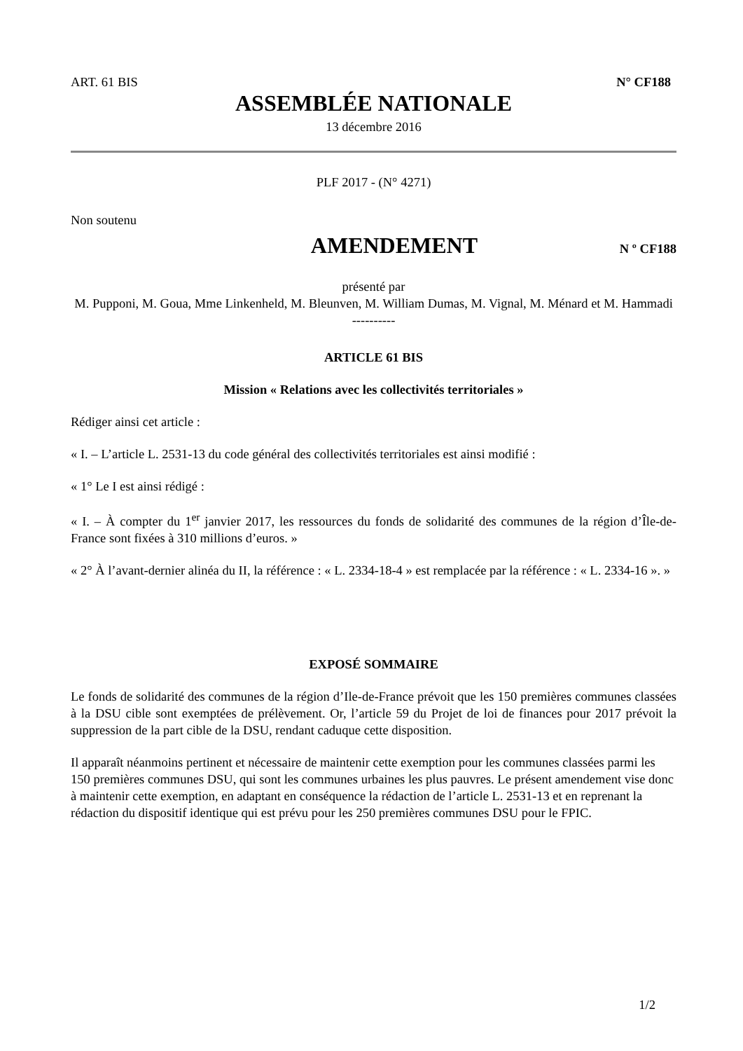ART. 61 BIS N° CF188
ASSEMBLÉE NATIONALE
13 décembre 2016
PLF 2017 - (N° 4271)
Non soutenu
AMENDEMENT
N º CF188
présenté par
M. Pupponi, M. Goua, Mme Linkenheld, M. Bleunven, M. William Dumas, M. Vignal, M. Ménard et M. Hammadi
----------
ARTICLE 61 BIS
Mission « Relations avec les collectivités territoriales »
Rédiger ainsi cet article :
« I. – L’article L. 2531-13 du code général des collectivités territoriales est ainsi modifié :
« 1° Le I est ainsi rédigé :
« I. – À compter du 1<sup>er</sup> janvier 2017, les ressources du fonds de solidarité des communes de la région d’Île-de-France sont fixées à 310 millions d’euros. »
« 2° À l’avant-dernier alinéa du II, la référence : « L. 2334-18-4 » est remplacée par la référence : « L. 2334-16 ». »
EXPOSÉ SOMMAIRE
Le fonds de solidarité des communes de la région d’Ile-de-France prévoit que les 150 premières communes classées à la DSU cible sont exemptées de prélèvement. Or, l’article 59 du Projet de loi de finances pour 2017 prévoit la suppression de la part cible de la DSU, rendant caduque cette disposition.
Il apparaît néanmoins pertinent et nécessaire de maintenir cette exemption pour les communes classées parmi les 150 premières communes DSU, qui sont les communes urbaines les plus pauvres. Le présent amendement vise donc à maintenir cette exemption, en adaptant en conséquence la rédaction de l’article L. 2531-13 et en reprenant la rédaction du dispositif identique qui est prévu pour les 250 premières communes DSU pour le FPIC.
1/2